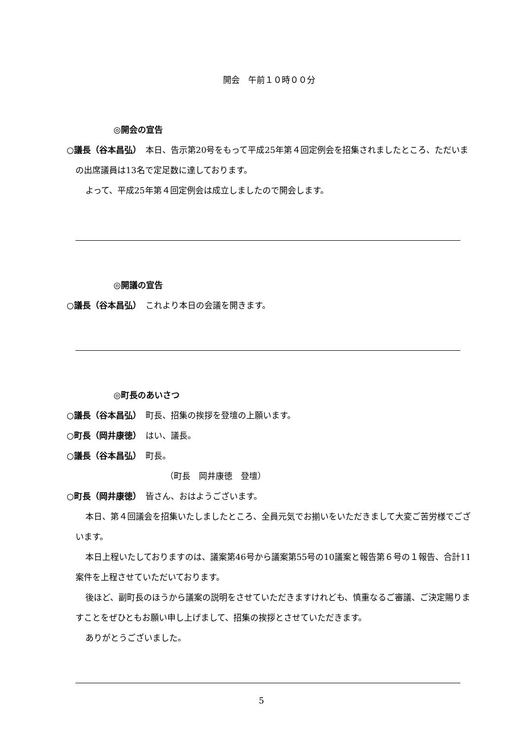開会　午前１０時００分
◎開会の宣告
○議長（谷本昌弘）　本日、告示第20号をもって平成25年第４回定例会を招集されましたところ、ただいまの出席議員は13名で定足数に達しております。
よって、平成25年第４回定例会は成立しましたので開会します。
◎開議の宣告
○議長（谷本昌弘）　これより本日の会議を開きます。
◎町長のあいさつ
○議長（谷本昌弘）　町長、招集の挨拶を登壇の上願います。
○町長（岡井康徳）　はい、議長。
○議長（谷本昌弘）　町長。
（町長　岡井康徳　登壇）
○町長（岡井康徳）　皆さん、おはようございます。
本日、第４回議会を招集いたしましたところ、全員元気でお揃いをいただきまして大変ご苦労様でございます。
本日上程いたしておりますのは、議案第46号から議案第55号の10議案と報告第６号の１報告、合計11案件を上程させていただいております。
後ほど、副町長のほうから議案の説明をさせていただきますけれども、慎重なるご審議、ご決定賜りますことをぜひともお願い申し上げまして、招集の挨拶とさせていただきます。
ありがとうございました。
5